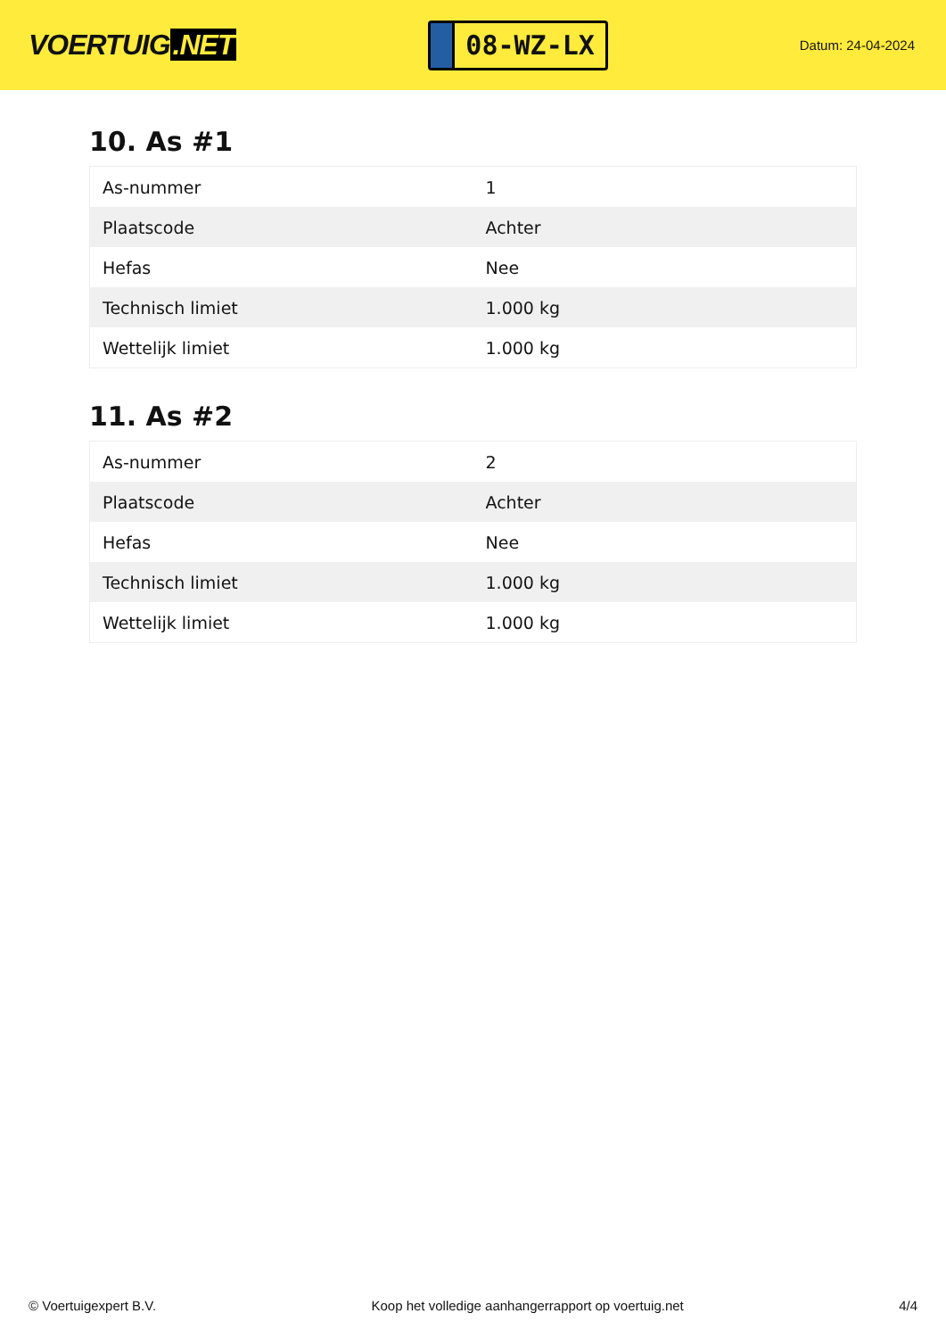VOERTUIG.NET
08-WZ-LX
Datum: 24-04-2024
10. As #1
| As-nummer | 1 |
| Plaatscode | Achter |
| Hefas | Nee |
| Technisch limiet | 1.000 kg |
| Wettelijk limiet | 1.000 kg |
11. As #2
| As-nummer | 2 |
| Plaatscode | Achter |
| Hefas | Nee |
| Technisch limiet | 1.000 kg |
| Wettelijk limiet | 1.000 kg |
© Voertuigexpert B.V. Koop het volledige aanhangerrapport op voertuig.net 4/4